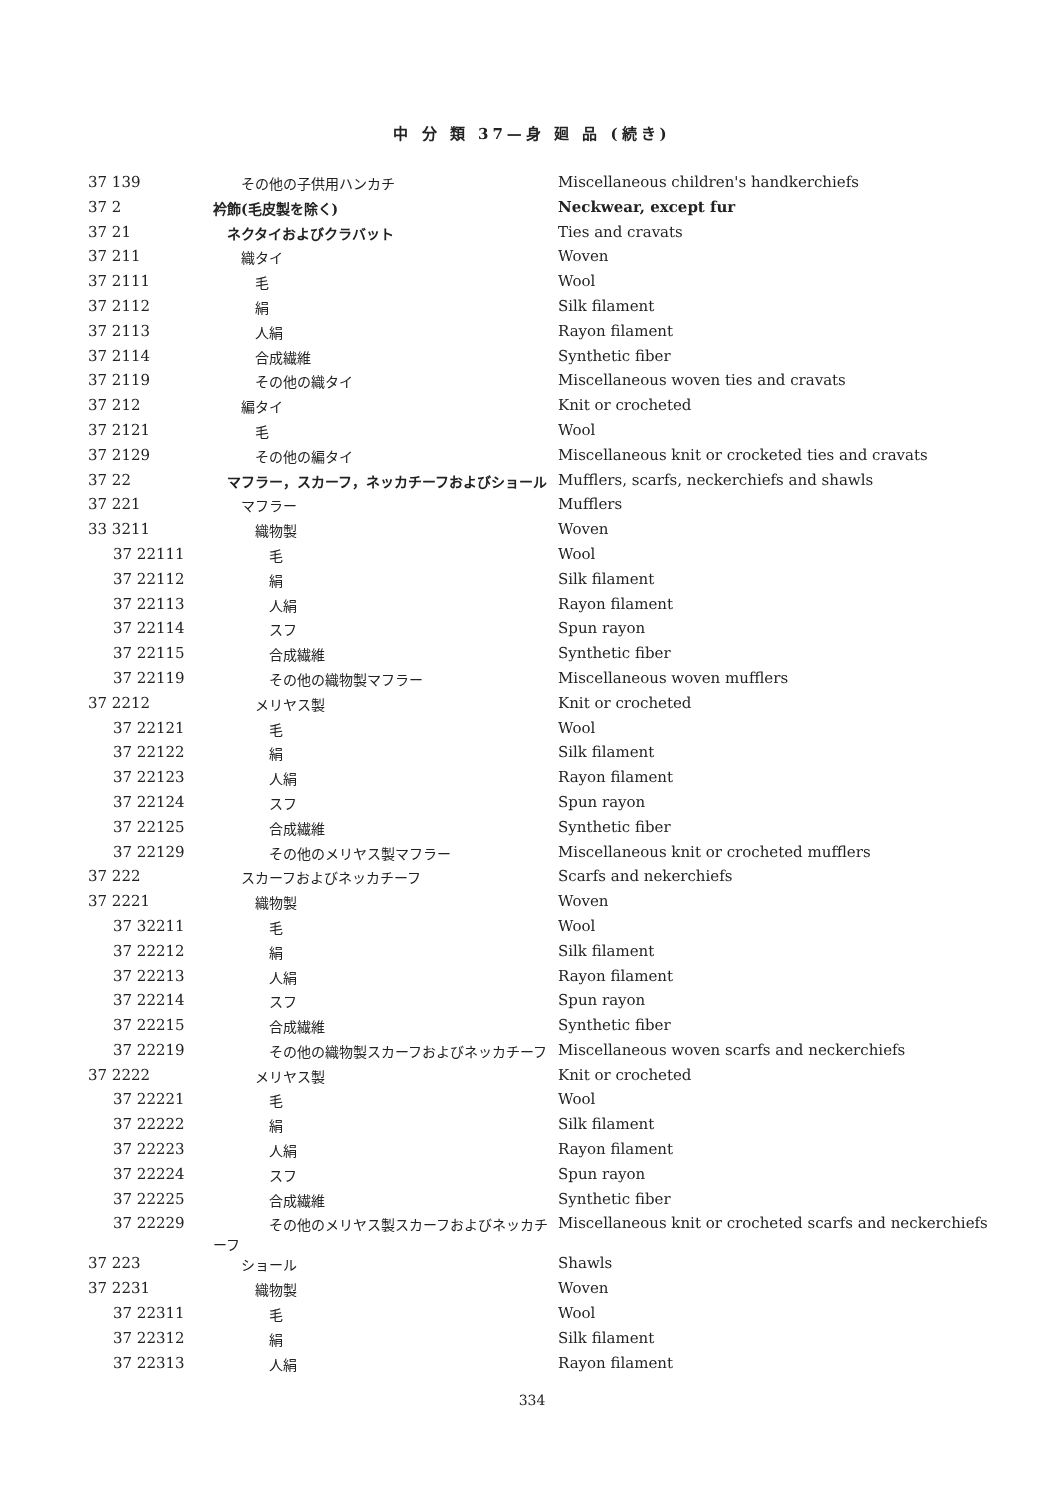中 分 類 37—身 廻 品 (続き)
| 37 139 | その他の子供用ハンカチ | Miscellaneous children's handkerchiefs |
| 37 2 | 衿飾(毛皮製を除く) | Neckwear, except fur |
| 37 21 | ネクタイおよびクラバット | Ties and cravats |
| 37 211 | 織タイ | Woven |
| 37 2111 | 毛 | Wool |
| 37 2112 | 絹 | Silk filament |
| 37 2113 | 人絹 | Rayon filament |
| 37 2114 | 合成繊維 | Synthetic fiber |
| 37 2119 | その他の織タイ | Miscellaneous woven ties and cravats |
| 37 212 | 編タイ | Knit or crocheted |
| 37 2121 | 毛 | Wool |
| 37 2129 | その他の編タイ | Miscellaneous knit or crocketed ties and cravats |
| 37 22 | マフラー，スカーフ，ネッカチーフおよびショール | Mufflers, scarfs, neckerchiefs and shawls |
| 37 221 | マフラー | Mufflers |
| 33 3211 | 織物製 | Woven |
| 37 22111 | 毛 | Wool |
| 37 22112 | 絹 | Silk filament |
| 37 22113 | 人絹 | Rayon filament |
| 37 22114 | スフ | Spun rayon |
| 37 22115 | 合成繊維 | Synthetic fiber |
| 37 22119 | その他の織物製マフラー | Miscellaneous woven mufflers |
| 37 2212 | メリヤス製 | Knit or crocheted |
| 37 22121 | 毛 | Wool |
| 37 22122 | 絹 | Silk filament |
| 37 22123 | 人絹 | Rayon filament |
| 37 22124 | スフ | Spun rayon |
| 37 22125 | 合成繊維 | Synthetic fiber |
| 37 22129 | その他のメリヤス製マフラー | Miscellaneous knit or crocheted mufflers |
| 37 222 | スカーフおよびネッカチーフ | Scarfs and nekerchiefs |
| 37 2221 | 織物製 | Woven |
| 37 32211 | 毛 | Wool |
| 37 22212 | 絹 | Silk filament |
| 37 22213 | 人絹 | Rayon filament |
| 37 22214 | スフ | Spun rayon |
| 37 22215 | 合成繊維 | Synthetic fiber |
| 37 22219 | その他の織物製スカーフおよびネッカチーフ | Miscellaneous woven scarfs and neckerchiefs |
| 37 2222 | メリヤス製 | Knit or crocheted |
| 37 22221 | 毛 | Wool |
| 37 22222 | 絹 | Silk filament |
| 37 22223 | 人絹 | Rayon filament |
| 37 22224 | スフ | Spun rayon |
| 37 22225 | 合成繊維 | Synthetic fiber |
| 37 22229 | その他のメリヤス製スカーフおよびネッカチーフ | Miscellaneous knit or crocheted scarfs and neckerchiefs |
| 37 223 | ショール | Shawls |
| 37 2231 | 織物製 | Woven |
| 37 22311 | 毛 | Wool |
| 37 22312 | 絹 | Silk filament |
| 37 22313 | 人絹 | Rayon filament |
334